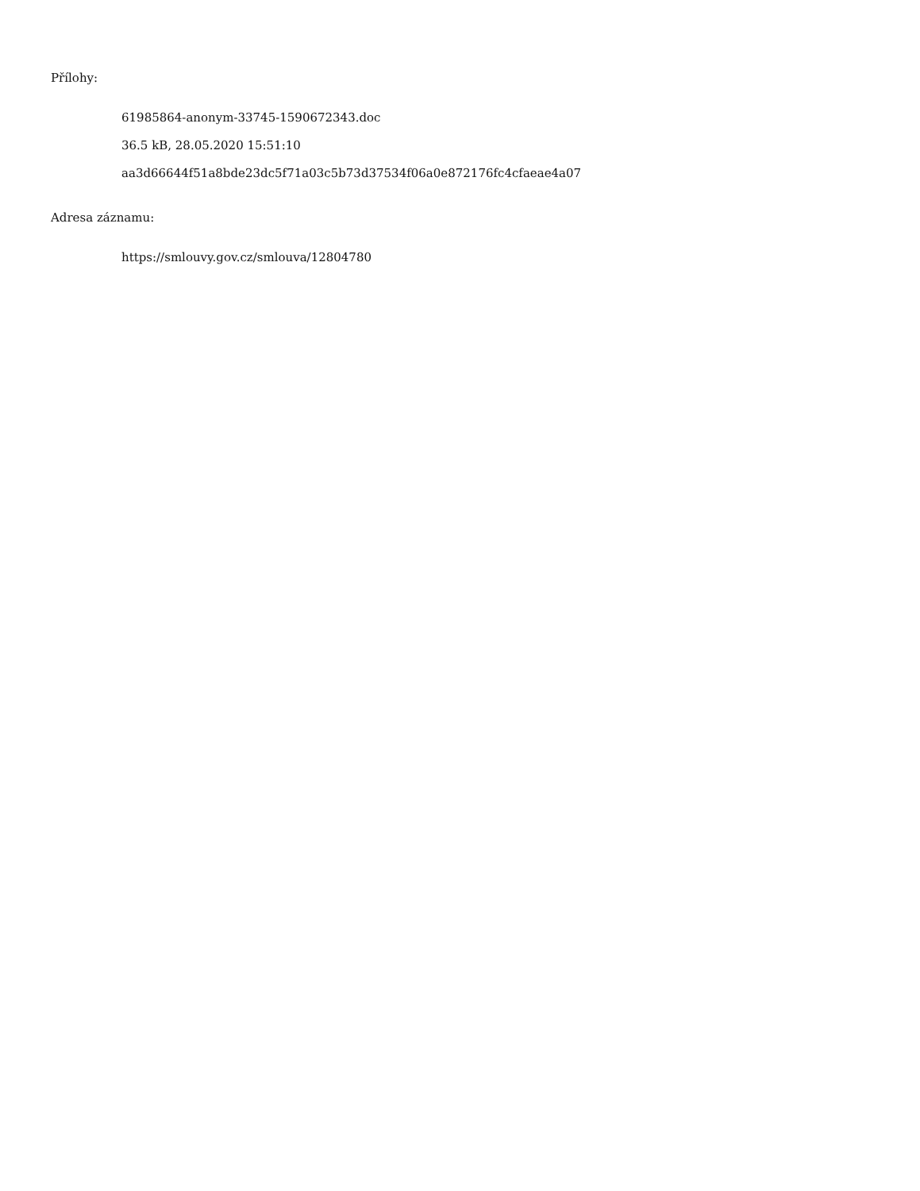Přílohy:
61985864-anonym-33745-1590672343.doc
36.5 kB, 28.05.2020 15:51:10
aa3d66644f51a8bde23dc5f71a03c5b73d37534f06a0e872176fc4cfaeae4a07
Adresa záznamu:
https://smlouvy.gov.cz/smlouva/12804780